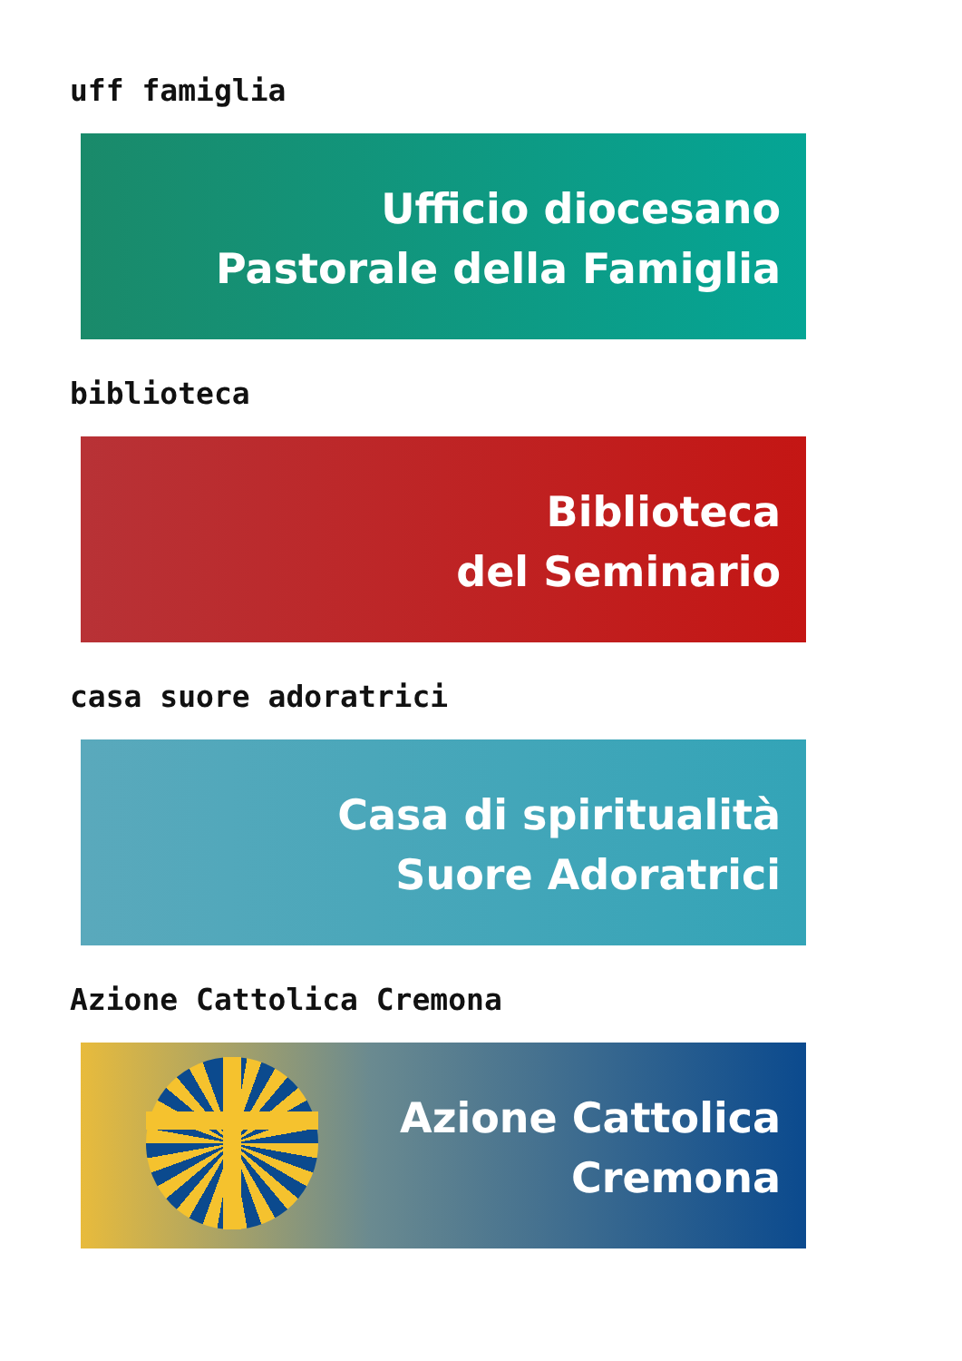uff famiglia
Ufficio diocesano
Pastorale della Famiglia
biblioteca
Biblioteca
del Seminario
casa suore adoratrici
Casa di spiritualità
Suore Adoratrici
Azione Cattolica Cremona
Azione Cattolica
Cremona